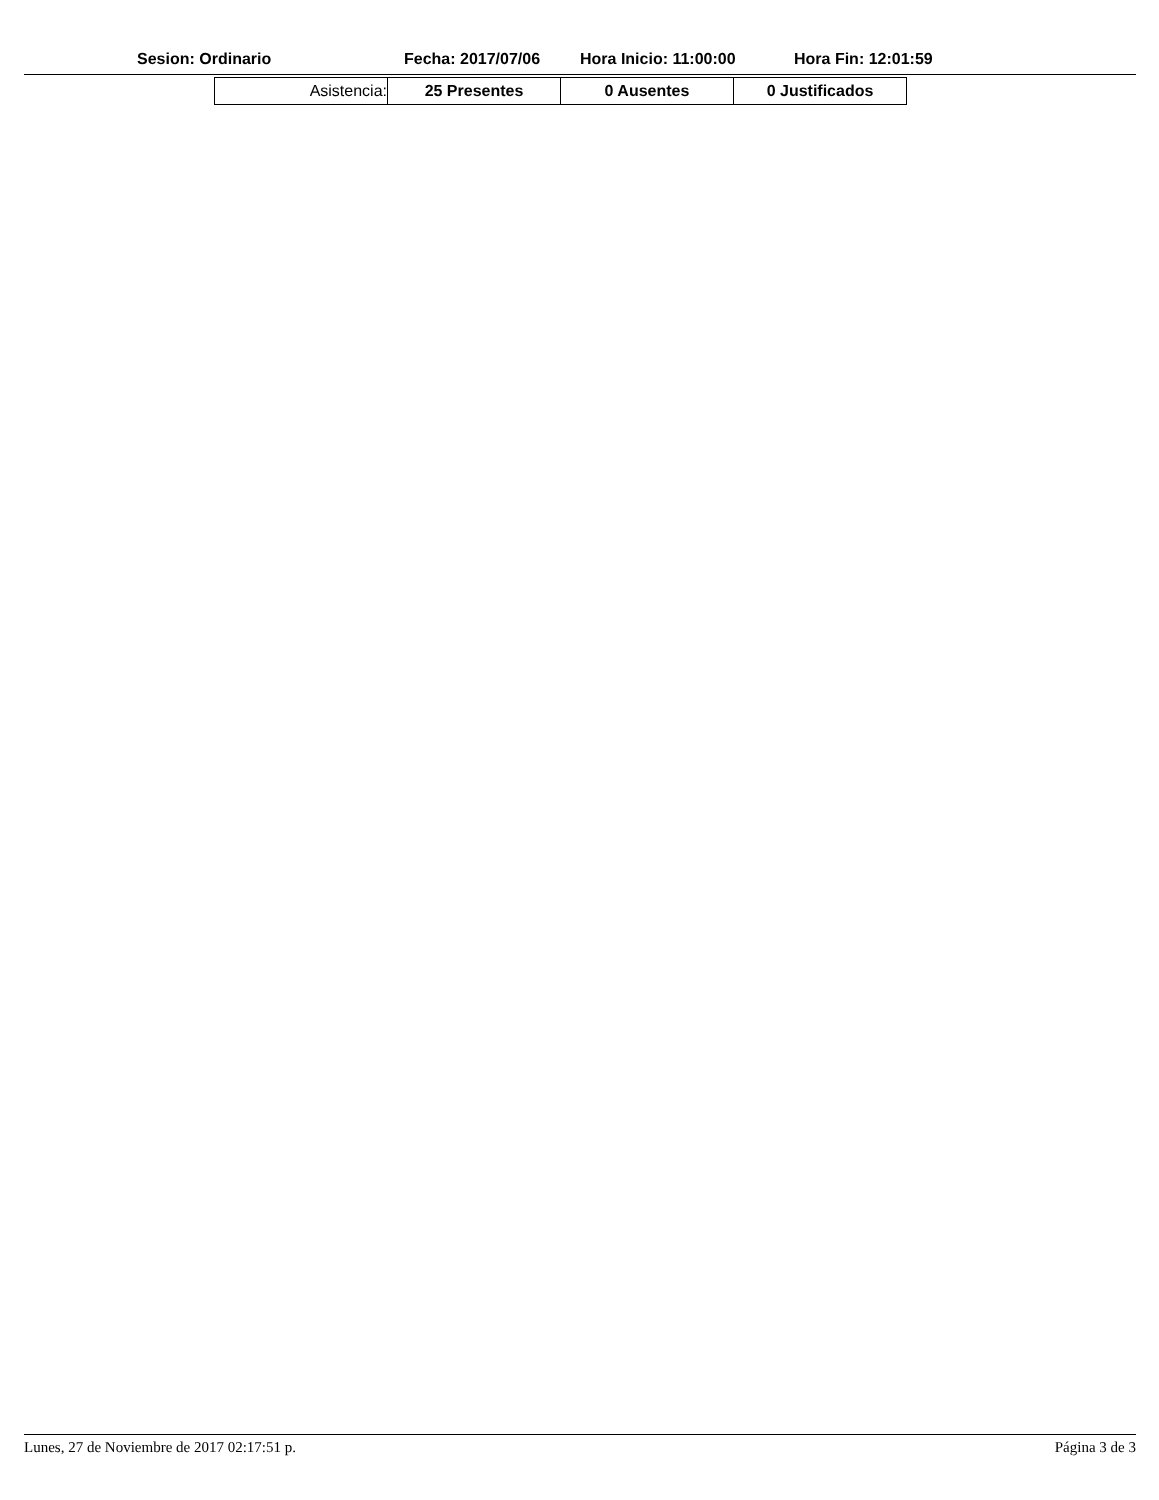Sesion: Ordinario Fecha: 2017/07/06 Hora Inicio: 11:00:00 Hora Fin: 12:01:59
| Asistencia: | 25 Presentes | 0 Ausentes | 0 Justificados |
Lunes, 27 de Noviembre de 2017 02:17:51 p. Página 3 de 3